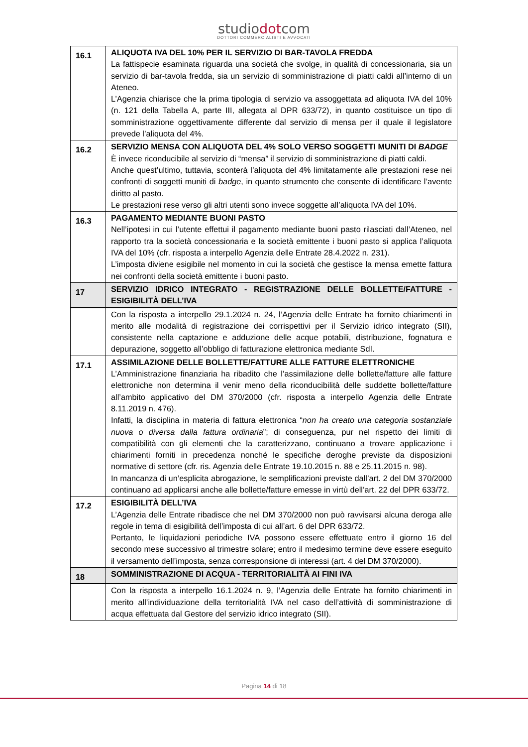studiodotcom
DOTTORI COMMERCIALISTI E AVVOCATI
| 16.1 | ALIQUOTA IVA DEL 10% PER IL SERVIZIO DI BAR-TAVOLA FREDDA La fattispecie esaminata riguarda una società che svolge, in qualità di concessionaria, sia un servizio di bar-tavola fredda, sia un servizio di somministrazione di piatti caldi all’interno di un Ateneo. L’Agenzia chiarisce che la prima tipologia di servizio va assoggettata ad aliquota IVA del 10% (n. 121 della Tabella A, parte III, allegata al DPR 633/72), in quanto costituisce un tipo di somministrazione oggettivamente differente dal servizio di mensa per il quale il legislatore prevede l’aliquota del 4%. |
| 16.2 | SERVIZIO MENSA CON ALIQUOTA DEL 4% SOLO VERSO SOGGETTI MUNITI DI BADGE È invece riconducibile al servizio di “mensa” il servizio di somministrazione di piatti caldi. Anche quest’ultimo, tuttavia, sconterà l’aliquota del 4% limitatamente alle prestazioni rese nei confronti di soggetti muniti di badge , in quanto strumento che consente di identificare l’avente diritto al pasto. Le prestazioni rese verso gli altri utenti sono invece soggette all’aliquota IVA del 10%. |
| 16.3 | PAGAMENTO MEDIANTE BUONI PASTO Nell’ipotesi in cui l’utente effettui il pagamento mediante buoni pasto rilasciati dall’Ateneo, nel rapporto tra la società concessionaria e la società emittente i buoni pasto si applica l’aliquota IVA del 10% (cfr. risposta a interpello Agenzia delle Entrate 28.4.2022 n. 231). L’imposta diviene esigibile nel momento in cui la società che gestisce la mensa emette fattura nei confronti della società emittente i buoni pasto. |
| 17 | SERVIZIO IDRICO INTEGRATO - REGISTRAZIONE DELLE BOLLETTE/FATTURE - ESIGIBILITÀ DELL’IVA |
| | Con la risposta a interpello 29.1.2024 n. 24, l’Agenzia delle Entrate ha fornito chiarimenti in merito alle modalità di registrazione dei corrispettivi per il Servizio idrico integrato (SII), consistente nella captazione e adduzione delle acque potabili, distribuzione, fognatura e depurazione, soggetto all’obbligo di fatturazione elettronica mediante SdI. |
| 17.1 | ASSIMILAZIONE DELLE BOLLETTE/FATTURE ALLE FATTURE ELETTRONICHE L’Amministrazione finanziaria ha ribadito che l’assimilazione delle bollette/fatture alle fatture elettroniche non determina il venir meno della riconducibilità delle suddette bollette/fatture all’ambito applicativo del DM 370/2000 (cfr. risposta a interpello Agenzia delle Entrate 8.11.2019 n. 476). Infatti, la disciplina in materia di fattura elettronica “ non ha creato una categoria sostanziale nuova o diversa dalla fattura ordinaria ”; di conseguenza, pur nel rispetto dei limiti di compatibilità con gli elementi che la caratterizzano, continuano a trovare applicazione i chiarimenti forniti in precedenza nonché le specifiche deroghe previste da disposizioni normative di settore (cfr. ris. Agenzia delle Entrate 19.10.2015 n. 88 e 25.11.2015 n. 98). In mancanza di un’esplicita abrogazione, le semplificazioni previste dall’art. 2 del DM 370/2000 continuano ad applicarsi anche alle bollette/fatture emesse in virtù dell’art. 22 del DPR 633/72. |
| 17.2 | ESIGIBILITÀ DELL’IVA L’Agenzia delle Entrate ribadisce che nel DM 370/2000 non può ravvisarsi alcuna deroga alle regole in tema di esigibilità dell’imposta di cui all’art. 6 del DPR 633/72. Pertanto, le liquidazioni periodiche IVA possono essere effettuate entro il giorno 16 del secondo mese successivo al trimestre solare; entro il medesimo termine deve essere eseguito il versamento dell’imposta, senza corresponsione di interessi (art. 4 del DM 370/2000). |
| 18 | SOMMINISTRAZIONE DI ACQUA - TERRITORIALITÀ AI FINI IVA |
| | Con la risposta a interpello 16.1.2024 n. 9, l’Agenzia delle Entrate ha fornito chiarimenti in merito all’individuazione della territorialità IVA nel caso dell’attività di somministrazione di acqua effettuata dal Gestore del servizio idrico integrato (SII). |
Pagina 14 di 18